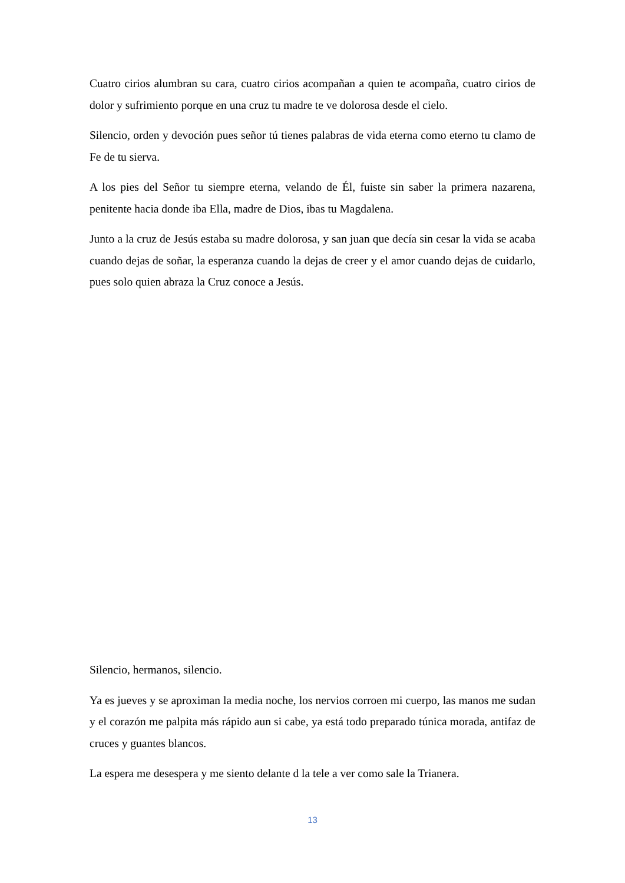Cuatro cirios alumbran su cara, cuatro cirios acompañan a quien te acompaña, cuatro cirios de dolor y sufrimiento porque en una cruz tu madre te ve dolorosa desde el cielo.
Silencio, orden y devoción pues señor tú tienes palabras de vida eterna como eterno tu clamo de Fe de tu sierva.
A los pies del Señor tu siempre eterna, velando de Él, fuiste sin saber la primera nazarena, penitente hacia donde iba Ella, madre de Dios, ibas tu Magdalena.
Junto a la cruz de Jesús estaba su madre dolorosa, y san juan que decía sin cesar la vida se acaba cuando dejas de soñar, la esperanza cuando la dejas de creer y el amor cuando dejas de cuidarlo, pues solo quien abraza la Cruz conoce a Jesús.
Silencio, hermanos, silencio.
Ya es jueves y se aproximan la media noche, los nervios corroen mi cuerpo, las manos me sudan y el corazón me palpita más rápido aun si cabe, ya está todo preparado túnica morada, antifaz de cruces y guantes blancos.
La espera me desespera y me siento delante d la tele a ver como sale la Trianera.
13